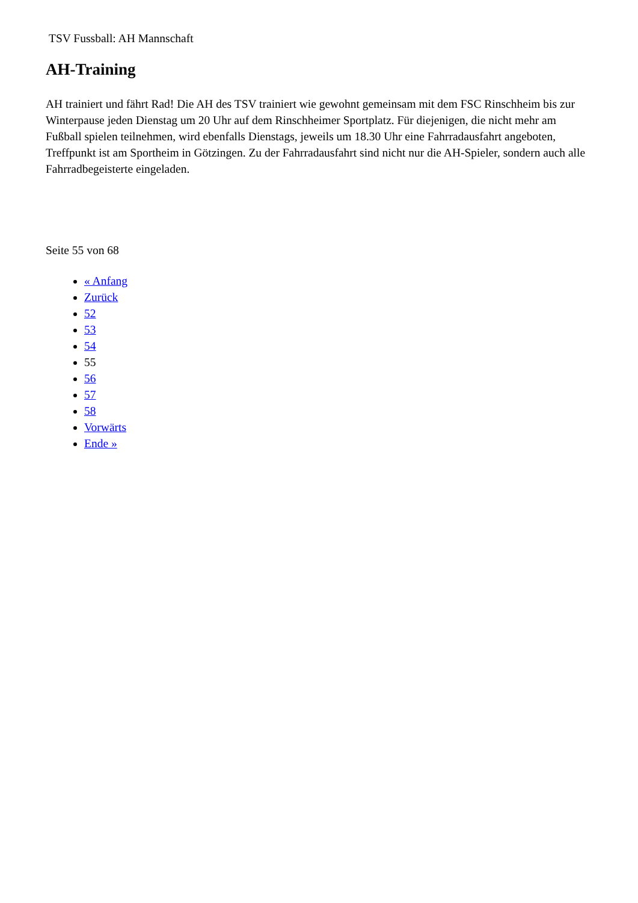TSV Fussball: AH Mannschaft
AH-Training
AH trainiert und fährt Rad! Die AH des TSV trainiert wie gewohnt gemeinsam mit dem FSC Rinschheim bis zur Winterpause jeden Dienstag um 20 Uhr auf dem Rinschheimer Sportplatz. Für diejenigen, die nicht mehr am Fußball spielen teilnehmen, wird ebenfalls Dienstags, jeweils um 18.30 Uhr eine Fahrradausfahrt angeboten, Treffpunkt ist am Sportheim in Götzingen. Zu der Fahrradausfahrt sind nicht nur die AH-Spieler, sondern auch alle Fahrradbegeisterte eingeladen.
Seite 55 von 68
« Anfang
Zurück
52
53
54
55
56
57
58
Vorwärts
Ende »